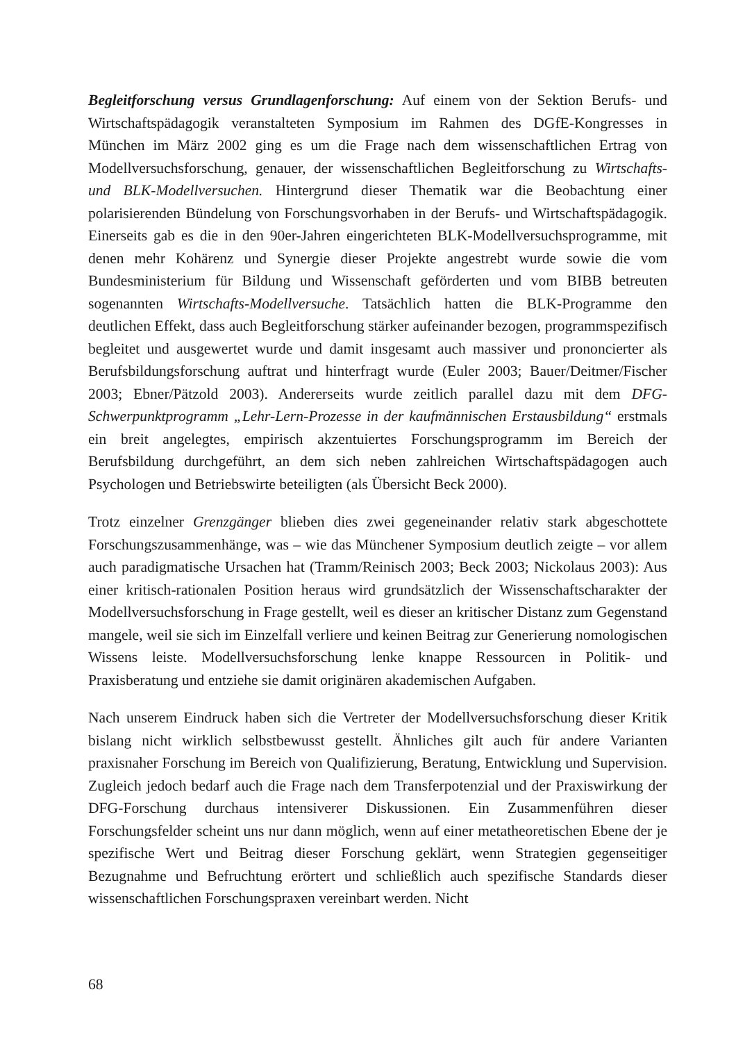Begleitforschung versus Grundlagenforschung: Auf einem von der Sektion Berufs- und Wirtschaftspädagogik veranstalteten Symposium im Rahmen des DGfE-Kongresses in München im März 2002 ging es um die Frage nach dem wissenschaftlichen Ertrag von Modellversuchsforschung, genauer, der wissenschaftlichen Begleitforschung zu Wirtschafts- und BLK-Modellversuchen. Hintergrund dieser Thematik war die Beobachtung einer polarisierenden Bündelung von Forschungsvorhaben in der Berufs- und Wirtschaftspädagogik. Einerseits gab es die in den 90er-Jahren eingerichteten BLK-Modellversuchsprogramme, mit denen mehr Kohärenz und Synergie dieser Projekte angestrebt wurde sowie die vom Bundesministerium für Bildung und Wissenschaft geförderten und vom BIBB betreuten sogenannten Wirtschafts-Modellversuche. Tatsächlich hatten die BLK-Programme den deutlichen Effekt, dass auch Begleitforschung stärker aufeinander bezogen, programmspezifisch begleitet und ausgewertet wurde und damit insgesamt auch massiver und prononcierter als Berufsbildungsforschung auftrat und hinterfragt wurde (Euler 2003; Bauer/Deitmer/Fischer 2003; Ebner/Pätzold 2003). Andererseits wurde zeitlich parallel dazu mit dem DFG-Schwerpunktprogramm „Lehr-Lern-Prozesse in der kaufmännischen Erstausbildung“ erstmals ein breit angelegtes, empirisch akzentuiertes Forschungsprogramm im Bereich der Berufsbildung durchgeführt, an dem sich neben zahlreichen Wirtschaftspädagogen auch Psychologen und Betriebswirte beteiligten (als Übersicht Beck 2000).
Trotz einzelner Grenzgänger blieben dies zwei gegeneinander relativ stark abgeschottete Forschungszusammenhänge, was – wie das Münchener Symposium deutlich zeigte – vor allem auch paradigmatische Ursachen hat (Tramm/Reinisch 2003; Beck 2003; Nickolaus 2003): Aus einer kritisch-rationalen Position heraus wird grundsätzlich der Wissenschaftscharakter der Modellversuchsforschung in Frage gestellt, weil es dieser an kritischer Distanz zum Gegenstand mangele, weil sie sich im Einzelfall verliere und keinen Beitrag zur Generierung nomologischen Wissens leiste. Modellversuchsforschung lenke knappe Ressourcen in Politik- und Praxisberatung und entziehe sie damit originären akademischen Aufgaben.
Nach unserem Eindruck haben sich die Vertreter der Modellversuchsforschung dieser Kritik bislang nicht wirklich selbstbewusst gestellt. Ähnliches gilt auch für andere Varianten praxisnaher Forschung im Bereich von Qualifizierung, Beratung, Entwicklung und Supervision. Zugleich jedoch bedarf auch die Frage nach dem Transferpotenzial und der Praxiswirkung der DFG-Forschung durchaus intensiverer Diskussionen. Ein Zusammenführen dieser Forschungsfelder scheint uns nur dann möglich, wenn auf einer metatheoretischen Ebene der je spezifische Wert und Beitrag dieser Forschung geklärt, wenn Strategien gegenseitiger Bezugnahme und Befruchtung erörtert und schließlich auch spezifische Standards dieser wissenschaftlichen Forschungspraxen vereinbart werden. Nicht
68